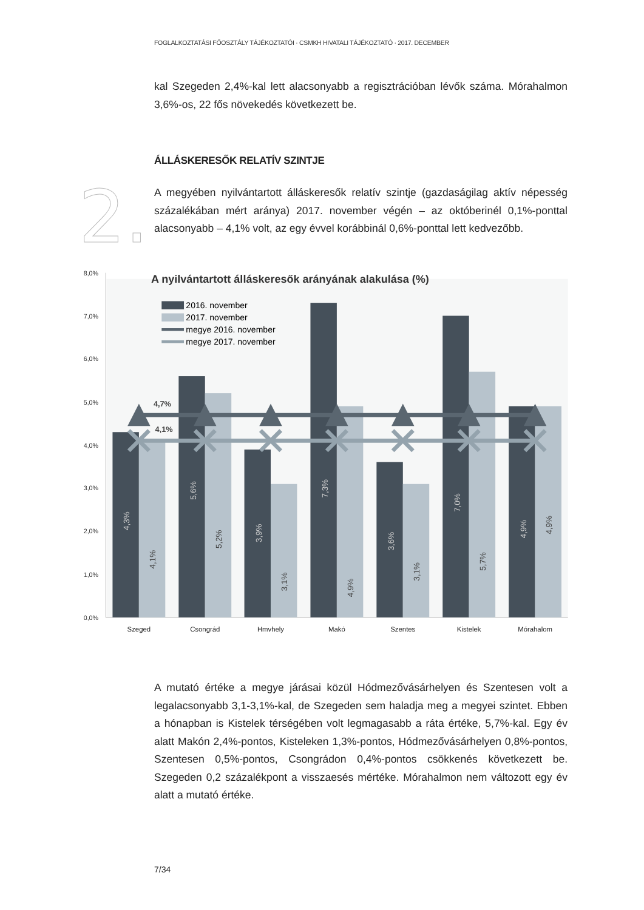FOGLALKOZTATÁSI FŐOSZTÁLY TÁJÉKOZTATÓI · CSMKH HIVATALI TÁJÉKOZTATÓ · 2017. DECEMBER
kal Szegeden 2,4%-kal lett alacsonyabb a regisztrációban lévők száma. Mórahalmon 3,6%-os, 22 fős növekedés következett be.
ÁLLÁSKERESŐK RELATÍV SZINTJE
2.
A megyében nyilvántartott álláskeresők relatív szintje (gazdaságilag aktív népesség százalékában mért aránya) 2017. november végén – az októberinél 0,1%-ponttal alacsonyabb – 4,1% volt, az egy évvel korábbinál 0,6%-ponttal lett kedvezőbb.
A nyilvántartott álláskeresők arányának alakulása (%)
2016. november
2017. november
megye 2016. november
megye 2017. november
8,0%
7,0%
6,0%
5,0%
4,0%
3,0%
2,0%
1,0%
0,0%
4,7%
4,1%
4,3%
5,6%
3,9%
7,3%
3,6%
7,0%
4,9%
4,1%
5,2%
3,1%
4,9%
3,1%
5,7%
4,9%
Szeged
Csongrád
Hmvhely
Makó
Szentes
Kistelek
Mórahalom
A mutató értéke a megye járásai közül Hódmezővásárhelyen és Szentesen volt a legalacsonyabb 3,1-3,1%-kal, de Szegeden sem haladja meg a megyei szintet. Ebben a hónapban is Kistelek térségében volt legmagasabb a ráta értéke, 5,7%-kal. Egy év alatt Makón 2,4%-pontos, Kisteleken 1,3%-pontos, Hódmezővásárhelyen 0,8%-pontos, Szentesen 0,5%-pontos, Csongrádon 0,4%-pontos csökkenés következett be. Szegeden 0,2 százalékpont a visszaesés mértéke. Mórahalmon nem változott egy év alatt a mutató értéke.
7/34